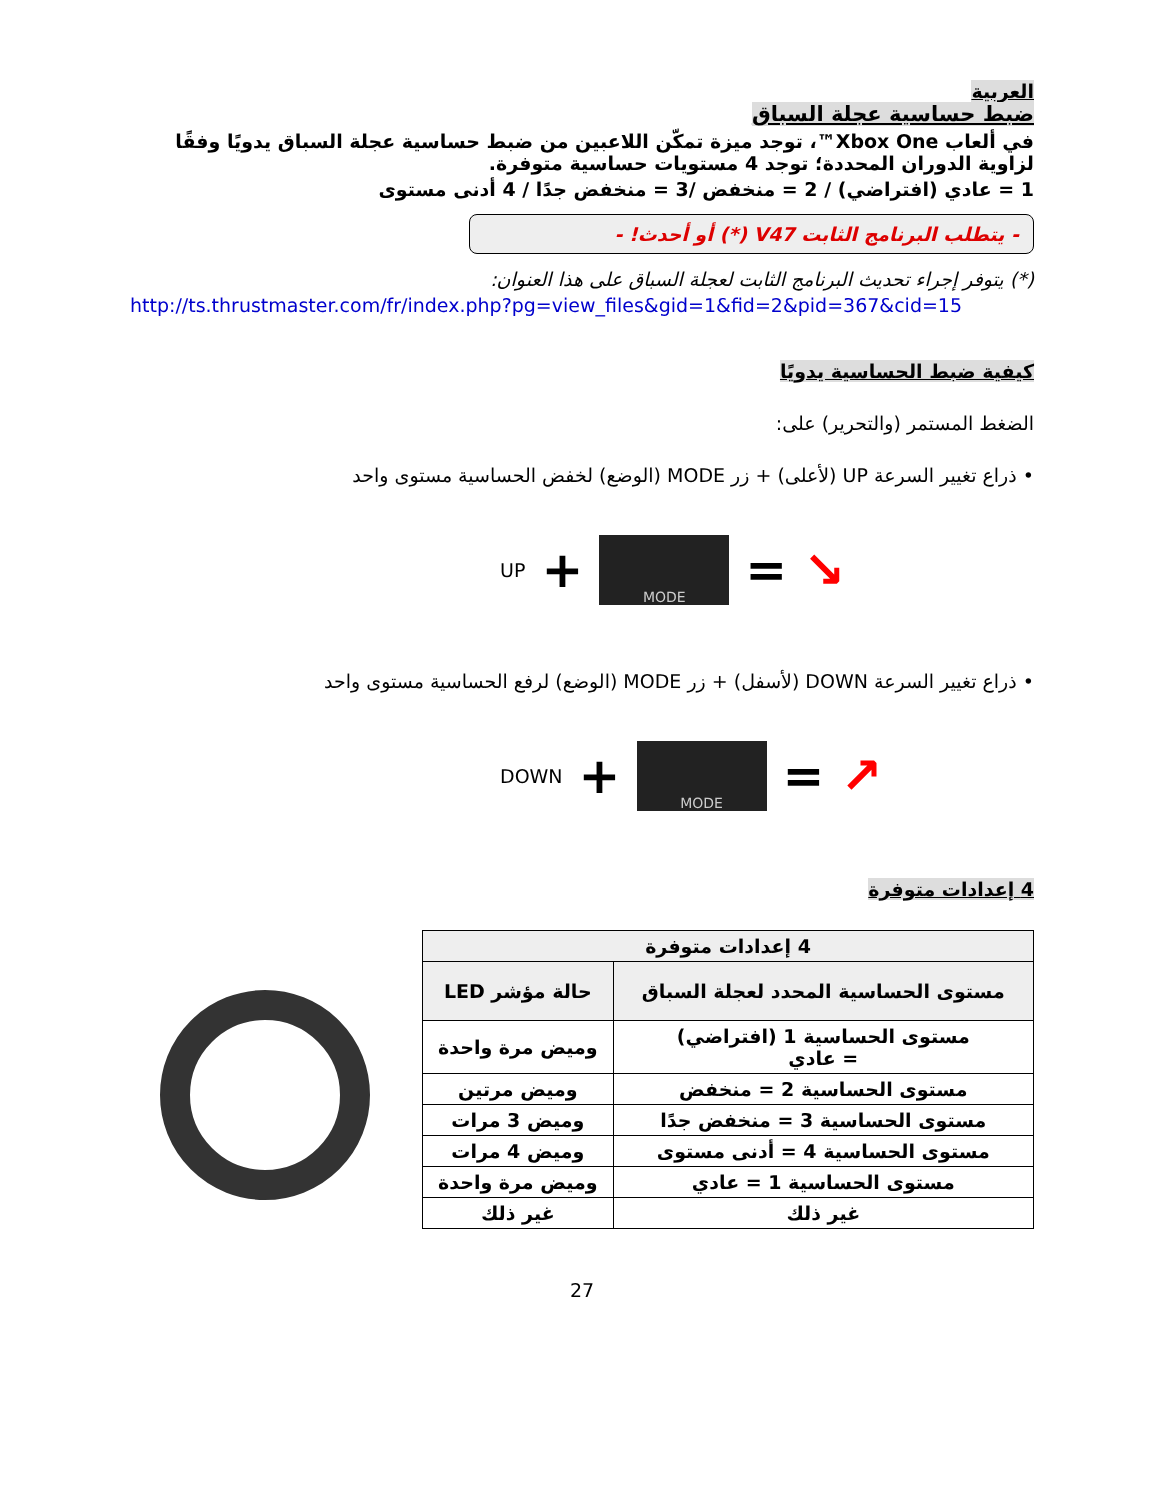العربية
ضبط حساسية عجلة السباق
في ألعاب Xbox One™، توجد ميزة تمكّن اللاعبين من ضبط حساسية عجلة السباق يدويًا وفقًا لزاوية الدوران المحددة؛ توجد 4 مستويات حساسية متوفرة.
1 = عادي (افتراضي) / 2 = منخفض /3 = منخفض جدًا / 4 أدنى مستوى
- يتطلب البرنامج الثابت V47 (*) أو أحدث! -
(*) يتوفر إجراء تحديث البرنامج الثابت لعجلة السباق على هذا العنوان:
http://ts.thrustmaster.com/fr/index.php?pg=view_files&gid=1&fid=2&pid=367&cid=15
كيفية ضبط الحساسية يدويًا
الضغط المستمر (والتحرير) على:
• ذراع تغيير السرعة UP (لأعلى) + زر MODE (الوضع) لخفض الحساسية مستوى واحد
UP +
MODE
= ↘
• ذراع تغيير السرعة DOWN (لأسفل) + زر MODE (الوضع) لرفع الحساسية مستوى واحد
DOWN +
MODE
= ↗
4 إعدادات متوفرة
| 4 إعدادات متوفرة | |
| --- | --- |
| مستوى الحساسية المحدد لعجلة السباق | حالة مؤشر LED |
| مستوى الحساسية 1 (افتراضي) = عادي | وميض مرة واحدة |
| مستوى الحساسية 2 = منخفض | وميض مرتين |
| مستوى الحساسية 3 = منخفض جدًا | وميض 3 مرات |
| مستوى الحساسية 4 = أدنى مستوى | وميض 4 مرات |
| مستوى الحساسية 1 = عادي | وميض مرة واحدة |
| غير ذلك | غير ذلك |
27